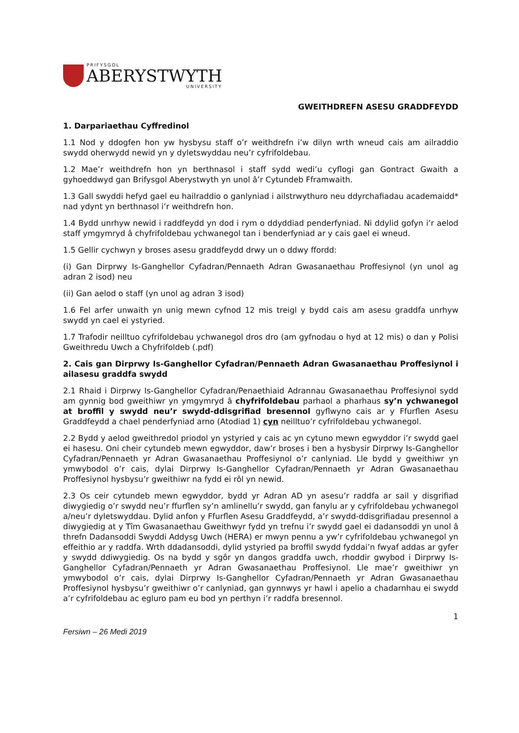PRIFYSGOL
ABERYSTWYTH
UNIVERSITY
GWEITHDREFN ASESU GRADDFEYDD
1. Darpariaethau Cyffredinol
1.1 Nod y ddogfen hon yw hysbysu staff o’r weithdrefn i’w dilyn wrth wneud cais am ailraddio swydd oherwydd newid yn y dyletswyddau neu’r cyfrifoldebau.
1.2 Mae’r weithdrefn hon yn berthnasol i staff sydd wedi’u cyflogi gan Gontract Gwaith a gyhoeddwyd gan Brifysgol Aberystwyth yn unol â’r Cytundeb Fframwaith.
1.3 Gall swyddi hefyd gael eu hailraddio o ganlyniad i ailstrwythuro neu ddyrchafiadau academaidd* nad ydynt yn berthnasol i’r weithdrefn hon.
1.4 Bydd unrhyw newid i raddfeydd yn dod i rym o ddyddiad penderfyniad. Ni ddylid gofyn i’r aelod staff ymgymryd â chyfrifoldebau ychwanegol tan i benderfyniad ar y cais gael ei wneud.
1.5 Gellir cychwyn y broses asesu graddfeydd drwy un o ddwy ffordd:
(i) Gan Dirprwy Is-Ganghellor Cyfadran/Pennaeth Adran Gwasanaethau Proffesiynol (yn unol ag adran 2 isod) neu
(ii) Gan aelod o staff (yn unol ag adran 3 isod)
1.6 Fel arfer unwaith yn unig mewn cyfnod 12 mis treigl y bydd cais am asesu graddfa unrhyw swydd yn cael ei ystyried.
1.7 Trafodir neilltuo cyfrifoldebau ychwanegol dros dro (am gyfnodau o hyd at 12 mis) o dan y Polisi Gweithredu Uwch a Chyfrifoldeb (.pdf)
2. Cais gan Dirprwy Is-Ganghellor Cyfadran/Pennaeth Adran Gwasanaethau Proffesiynol i ailasesu graddfa swydd
2.1 Rhaid i Dirprwy Is-Ganghellor Cyfadran/Penaethiaid Adrannau Gwasanaethau Proffesiynol sydd am gynnig bod gweithiwr yn ymgymryd â chyfrifoldebau parhaol a pharhaus sy’n ychwanegol at broffil y swydd neu’r swydd-ddisgrifiad bresennol gyflwyno cais ar y Ffurflen Asesu Graddfeydd a chael penderfyniad arno (Atodiad 1) cyn neilltuo’r cyfrifoldebau ychwanegol.
2.2 Bydd y aelod gweithredol priodol yn ystyried y cais ac yn cytuno mewn egwyddor i’r swydd gael ei hasesu. Oni cheir cytundeb mewn egwyddor, daw’r broses i ben a hysbysir Dirprwy Is-Ganghellor Cyfadran/Pennaeth yr Adran Gwasanaethau Proffesiynol o’r canlyniad. Lle bydd y gweithiwr yn ymwybodol o’r cais, dylai Dirprwy Is-Ganghellor Cyfadran/Pennaeth yr Adran Gwasanaethau Proffesiynol hysbysu’r gweithiwr na fydd ei rôl yn newid.
2.3 Os ceir cytundeb mewn egwyddor, bydd yr Adran AD yn asesu’r raddfa ar sail y disgrifiad diwygiedig o’r swydd neu’r ffurflen sy’n amlinellu’r swydd, gan fanylu ar y cyfrifoldebau ychwanegol a/neu’r dyletswyddau. Dylid anfon y Ffurflen Asesu Graddfeydd, a’r swydd-ddisgrifiadau presennol a diwygiedig at y Tîm Gwasanaethau Gweithwyr fydd yn trefnu i’r swydd gael ei dadansoddi yn unol â threfn Dadansoddi Swyddi Addysg Uwch (HERA) er mwyn pennu a yw’r cyfrifoldebau ychwanegol yn effeithio ar y raddfa. Wrth ddadansoddi, dylid ystyried pa broffil swydd fyddai’n fwyaf addas ar gyfer y swydd ddiwygiedig. Os na bydd y sgôr yn dangos graddfa uwch, rhoddir gwybod i Dirprwy Is-Ganghellor Cyfadran/Pennaeth yr Adran Gwasanaethau Proffesiynol. Lle mae’r gweithiwr yn ymwybodol o’r cais, dylai Dirprwy Is-Ganghellor Cyfadran/Pennaeth yr Adran Gwasanaethau Proffesiynol hysbysu’r gweithiwr o’r canlyniad, gan gynnwys yr hawl i apelio a chadarnhau ei swydd a’r cyfrifoldebau ac egluro pam eu bod yn perthyn i’r raddfa bresennol.
1
Fersiwn – 26 Medi 2019